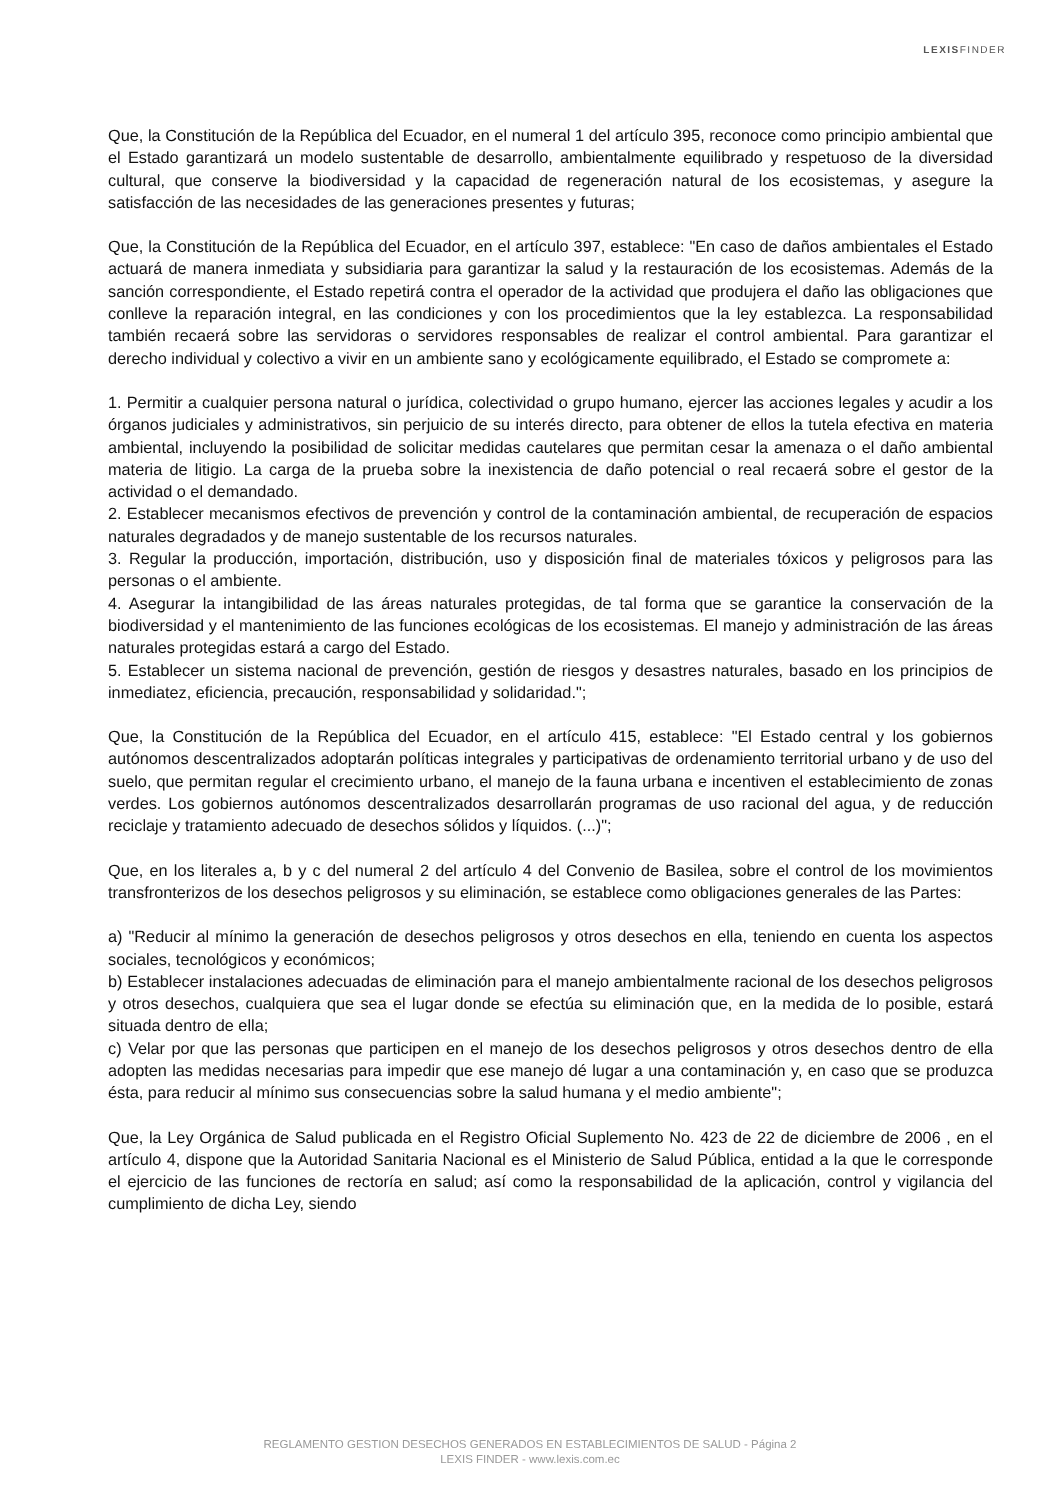LEXISFINDER
Que, la Constitución de la República del Ecuador, en el numeral 1 del artículo 395, reconoce como principio ambiental que el Estado garantizará un modelo sustentable de desarrollo, ambientalmente equilibrado y respetuoso de la diversidad cultural, que conserve la biodiversidad y la capacidad de regeneración natural de los ecosistemas, y asegure la satisfacción de las necesidades de las generaciones presentes y futuras;
Que, la Constitución de la República del Ecuador, en el artículo 397, establece: "En caso de daños ambientales el Estado actuará de manera inmediata y subsidiaria para garantizar la salud y la restauración de los ecosistemas. Además de la sanción correspondiente, el Estado repetirá contra el operador de la actividad que produjera el daño las obligaciones que conlleve la reparación integral, en las condiciones y con los procedimientos que la ley establezca. La responsabilidad también recaerá sobre las servidoras o servidores responsables de realizar el control ambiental. Para garantizar el derecho individual y colectivo a vivir en un ambiente sano y ecológicamente equilibrado, el Estado se compromete a:
1. Permitir a cualquier persona natural o jurídica, colectividad o grupo humano, ejercer las acciones legales y acudir a los órganos judiciales y administrativos, sin perjuicio de su interés directo, para obtener de ellos la tutela efectiva en materia ambiental, incluyendo la posibilidad de solicitar medidas cautelares que permitan cesar la amenaza o el daño ambiental materia de litigio. La carga de la prueba sobre la inexistencia de daño potencial o real recaerá sobre el gestor de la actividad o el demandado.
2. Establecer mecanismos efectivos de prevención y control de la contaminación ambiental, de recuperación de espacios naturales degradados y de manejo sustentable de los recursos naturales.
3. Regular la producción, importación, distribución, uso y disposición final de materiales tóxicos y peligrosos para las personas o el ambiente.
4. Asegurar la intangibilidad de las áreas naturales protegidas, de tal forma que se garantice la conservación de la biodiversidad y el mantenimiento de las funciones ecológicas de los ecosistemas. El manejo y administración de las áreas naturales protegidas estará a cargo del Estado.
5. Establecer un sistema nacional de prevención, gestión de riesgos y desastres naturales, basado en los principios de inmediatez, eficiencia, precaución, responsabilidad y solidaridad.";
Que, la Constitución de la República del Ecuador, en el artículo 415, establece: "El Estado central y los gobiernos autónomos descentralizados adoptarán políticas integrales y participativas de ordenamiento territorial urbano y de uso del suelo, que permitan regular el crecimiento urbano, el manejo de la fauna urbana e incentiven el establecimiento de zonas verdes. Los gobiernos autónomos descentralizados desarrollarán programas de uso racional del agua, y de reducción reciclaje y tratamiento adecuado de desechos sólidos y líquidos. (...)";
Que, en los literales a, b y c del numeral 2 del artículo 4 del Convenio de Basilea, sobre el control de los movimientos transfronterizos de los desechos peligrosos y su eliminación, se establece como obligaciones generales de las Partes:
a) "Reducir al mínimo la generación de desechos peligrosos y otros desechos en ella, teniendo en cuenta los aspectos sociales, tecnológicos y económicos;
b) Establecer instalaciones adecuadas de eliminación para el manejo ambientalmente racional de los desechos peligrosos y otros desechos, cualquiera que sea el lugar donde se efectúa su eliminación que, en la medida de lo posible, estará situada dentro de ella;
c) Velar por que las personas que participen en el manejo de los desechos peligrosos y otros desechos dentro de ella adopten las medidas necesarias para impedir que ese manejo dé lugar a una contaminación y, en caso que se produzca ésta, para reducir al mínimo sus consecuencias sobre la salud humana y el medio ambiente";
Que, la Ley Orgánica de Salud publicada en el Registro Oficial Suplemento No. 423 de 22 de diciembre de 2006 , en el artículo 4, dispone que la Autoridad Sanitaria Nacional es el Ministerio de Salud Pública, entidad a la que le corresponde el ejercicio de las funciones de rectoría en salud; así como la responsabilidad de la aplicación, control y vigilancia del cumplimiento de dicha Ley, siendo
REGLAMENTO GESTION DESECHOS GENERADOS EN ESTABLECIMIENTOS DE SALUD - Página 2
LEXIS FINDER - www.lexis.com.ec